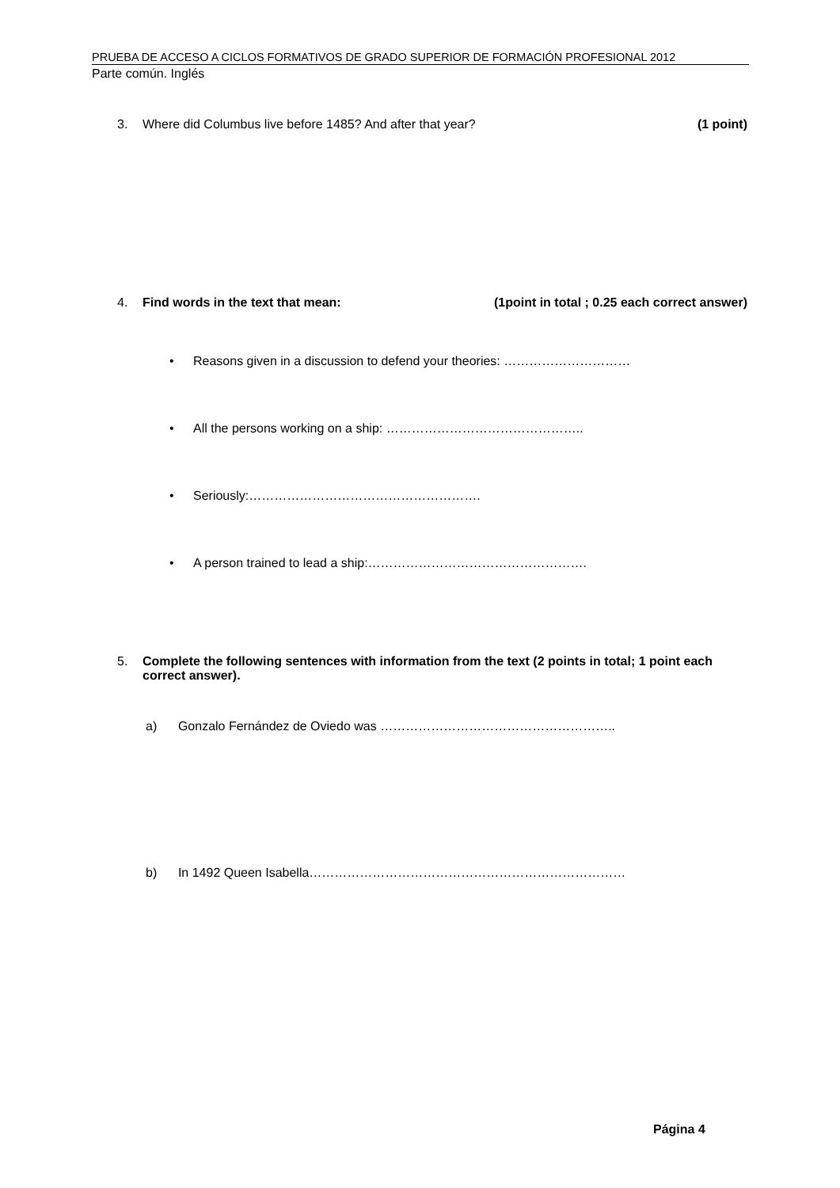PRUEBA DE ACCESO A CICLOS FORMATIVOS DE GRADO SUPERIOR DE FORMACIÓN PROFESIONAL 2012
Parte común. Inglés
3. Where did Columbus live before 1485? And after that year?
(1 point)
4. Find words in the text that mean:
(1point in total ; 0.25 each correct answer)
• Reasons given in a discussion to defend your theories: …………………………
• All the persons working on a ship: ………………………………………..
• Seriously:……………………………………………….
• A person trained to lead a ship:…………………………………………….
5. Complete the following sentences with information from the text (2 points in total; 1 point each correct answer).
a) Gonzalo Fernández de Oviedo was ………………………………………………..
b) In 1492 Queen Isabella…………………………………………………………………
Página 4